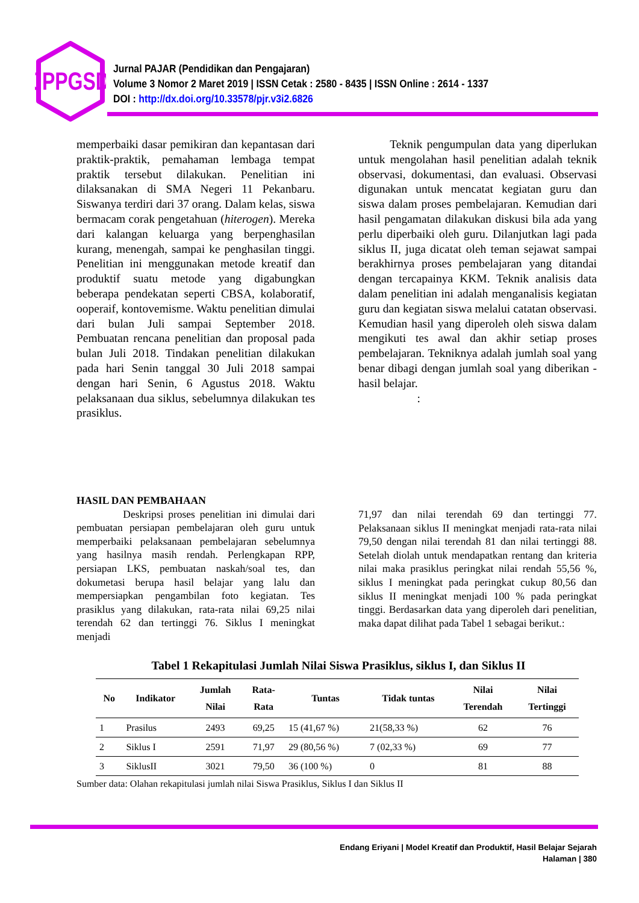JPPGSD
Jurnal PAJAR (Pendidikan dan Pengajaran)
Volume 3 Nomor 2 Maret 2019 | ISSN Cetak : 2580 - 8435 | ISSN Online : 2614 - 1337
DOI : http://dx.doi.org/10.33578/pjr.v3i2.6826
memperbaiki dasar pemikiran dan kepantasan dari praktik-praktik, pemahaman lembaga tempat praktik tersebut dilakukan. Penelitian ini dilaksanakan di SMA Negeri 11 Pekanbaru. Siswanya terdiri dari 37 orang. Dalam kelas, siswa bermacam corak pengetahuan (hiterogen). Mereka dari kalangan keluarga yang berpenghasilan kurang, menengah, sampai ke penghasilan tinggi. Penelitian ini menggunakan metode kreatif dan produktif suatu metode yang digabungkan beberapa pendekatan seperti CBSA, kolaboratif, ooperaif, kontovemisme. Waktu penelitian dimulai dari bulan Juli sampai September 2018. Pembuatan rencana penelitian dan proposal pada bulan Juli 2018. Tindakan penelitian dilakukan pada hari Senin tanggal 30 Juli 2018 sampai dengan hari Senin, 6 Agustus 2018. Waktu pelaksanaan dua siklus, sebelumnya dilakukan tes prasiklus.
Teknik pengumpulan data yang diperlukan untuk mengolahan hasil penelitian adalah teknik observasi, dokumentasi, dan evaluasi. Observasi digunakan untuk mencatat kegiatan guru dan siswa dalam proses pembelajaran. Kemudian dari hasil pengamatan dilakukan diskusi bila ada yang perlu diperbaiki oleh guru. Dilanjutkan lagi pada siklus II, juga dicatat oleh teman sejawat sampai berakhirnya proses pembelajaran yang ditandai dengan tercapainya KKM. Teknik analisis data dalam penelitian ini adalah menganalisis kegiatan guru dan kegiatan siswa melalui catatan observasi. Kemudian hasil yang diperoleh oleh siswa dalam mengikuti tes awal dan akhir setiap proses pembelajaran. Tekniknya adalah jumlah soal yang benar dibagi dengan jumlah soal yang diberikan - hasil belajar.
:
HASIL DAN PEMBAHAAN
Deskripsi proses penelitian ini dimulai dari pembuatan persiapan pembelajaran oleh guru untuk memperbaiki pelaksanaan pembelajaran sebelumnya yang hasilnya masih rendah. Perlengkapan RPP, persiapan LKS, pembuatan naskah/soal tes, dan dokumetasi berupa hasil belajar yang lalu dan mempersiapkan pengambilan foto kegiatan. Tes prasiklus yang dilakukan, rata-rata nilai 69,25 nilai terendah 62 dan tertinggi 76. Siklus I meningkat menjadi
71,97 dan nilai terendah 69 dan tertinggi 77. Pelaksanaan siklus II meningkat menjadi rata-rata nilai 79,50 dengan nilai terendah 81 dan nilai tertinggi 88. Setelah diolah untuk mendapatkan rentang dan kriteria nilai maka prasiklus peringkat nilai rendah 55,56 %, siklus I meningkat pada peringkat cukup 80,56 dan siklus II meningkat menjadi 100 % pada peringkat tinggi. Berdasarkan data yang diperoleh dari penelitian, maka dapat dilihat pada Tabel 1 sebagai berikut.:
Tabel 1 Rekapitulasi Jumlah Nilai Siswa Prasiklus, siklus I, dan Siklus II
| No | Indikator | Jumlah Nilai | Rata- Rata | Tuntas | Tidak tuntas | Nilai Terendah | Nilai Tertinggi |
| --- | --- | --- | --- | --- | --- | --- | --- |
| 1 | Prasilus | 2493 | 69,25 | 15 (41,67 %) | 21(58,33 %) | 62 | 76 |
| 2 | Siklus I | 2591 | 71,97 | 29 (80,56 %) | 7 (02,33 %) | 69 | 77 |
| 3 | SiklusII | 3021 | 79,50 | 36 (100 %) | 0 | 81 | 88 |
Sumber data: Olahan rekapitulasi jumlah nilai Siswa Prasiklus, Siklus I dan Siklus II
Endang Eriyani | Model Kreatif dan Produktif, Hasil Belajar Sejarah
Halaman | 380